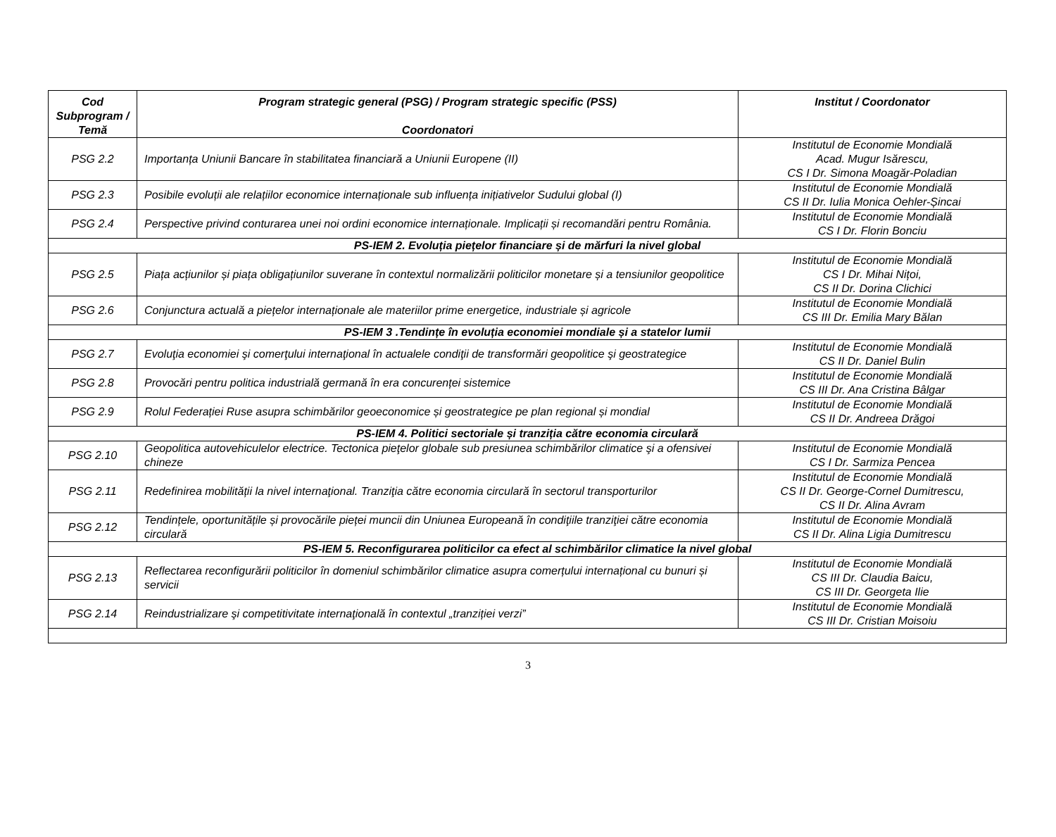| Cod Subprogram / Temă | Program strategic general (PSG) / Program strategic specific (PSS) Coordonatori | Institut / Coordonator |
| --- | --- | --- |
| PSG 2.2 | Importanța Uniunii Bancare în stabilitatea financiară a Uniunii Europene (II) | Institutul de Economie Mondială Acad. Mugur Isărescu, CS I Dr. Simona Moagăr-Poladian |
| PSG 2.3 | Posibile evoluții ale relațiilor economice internaționale sub influența inițiativelor Sudului global (I) | Institutul de Economie Mondială CS II Dr. Iulia Monica Oehler-Șincai |
| PSG 2.4 | Perspective privind conturarea unei noi ordini economice internaționale. Implicații și recomandări pentru România. | Institutul de Economie Mondială CS I Dr. Florin Bonciu |
| PS-IEM 2. Evoluția piețelor financiare și de mărfuri la nivel global | | |
| PSG 2.5 | Piața acțiunilor și piața obligațiunilor suverane în contextul normalizării politicilor monetare și a tensiunilor geopolitice | Institutul de Economie Mondială CS I Dr. Mihai Nițoi, CS II Dr. Dorina Clichici |
| PSG 2.6 | Conjunctura actuală a piețelor internaționale ale materiilor prime energetice, industriale și agricole | Institutul de Economie Mondială CS III Dr. Emilia Mary Bălan |
| PS-IEM 3 .Tendințe în evoluția economiei mondiale și a statelor lumii | | |
| PSG 2.7 | Evoluţia economiei şi comerţului internaţional în actualele condiţii de transformări geopolitice şi geostrategice | Institutul de Economie Mondială CS II Dr. Daniel Bulin |
| PSG 2.8 | Provocări pentru politica industrială germană în era concurenței sistemice | Institutul de Economie Mondială CS III Dr. Ana Cristina Bâlgar |
| PSG 2.9 | Rolul Federației Ruse asupra schimbărilor geoeconomice și geostrategice pe plan regional și mondial | Institutul de Economie Mondială CS II Dr. Andreea Drăgoi |
| PS-IEM 4. Politici sectoriale și tranziția către economia circulară | | |
| PSG 2.10 | Geopolitica autovehiculelor electrice. Tectonica pieţelor globale sub presiunea schimbărilor climatice şi a ofensivei chineze | Institutul de Economie Mondială CS I Dr. Sarmiza Pencea |
| PSG 2.11 | Redefinirea mobilității la nivel internaţional. Tranziţia către economia circulară în sectorul transporturilor | Institutul de Economie Mondială CS II Dr. George-Cornel Dumitrescu, CS II Dr. Alina Avram |
| PSG 2.12 | Tendințele, oportunitățile și provocările pieței muncii din Uniunea Europeană în condiţiile tranziţiei către economia circulară | Institutul de Economie Mondială CS II Dr. Alina Ligia Dumitrescu |
| PS-IEM 5. Reconfigurarea politicilor ca efect al schimbărilor climatice la nivel global | | |
| PSG 2.13 | Reflectarea reconfigurării politicilor în domeniul schimbărilor climatice asupra comerțului internațional cu bunuri și servicii | Institutul de Economie Mondială CS III Dr. Claudia Baicu, CS III Dr. Georgeta Ilie |
| PSG 2.14 | Reindustrializare şi competitivitate internaţională în contextul „tranziției verzi” | Institutul de Economie Mondială CS III Dr. Cristian Moisoiu |
3